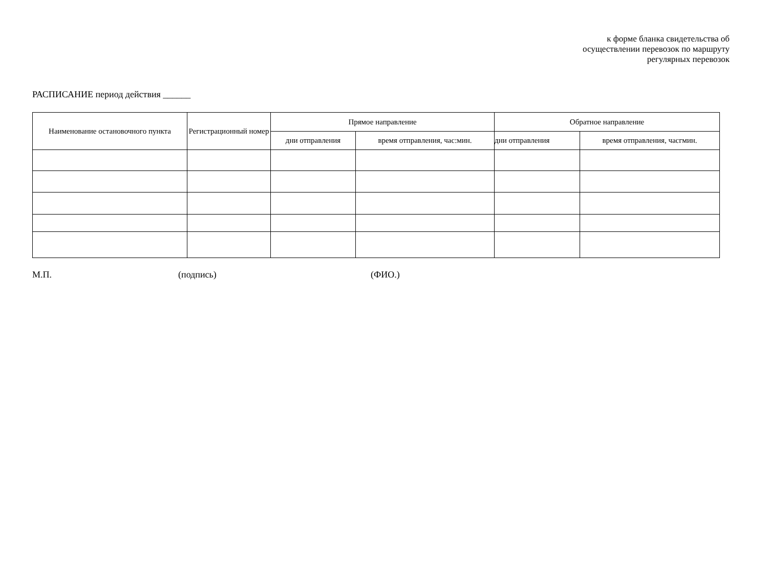к форме бланка свидетельства об
осуществлении перевозок по маршруту
регулярных перевозок
РАСПИСАНИЕ период действия ______
| Наименование остановочного пункта | Регистрационный номер | Прямое направление | | Обратное направление | |
| --- | --- | --- | --- | --- | --- |
| | | дни отправления | время отправления, час:мин. | дни отправления | время отправления, часгмин. |
М.П. (подпись) (ФИО.)